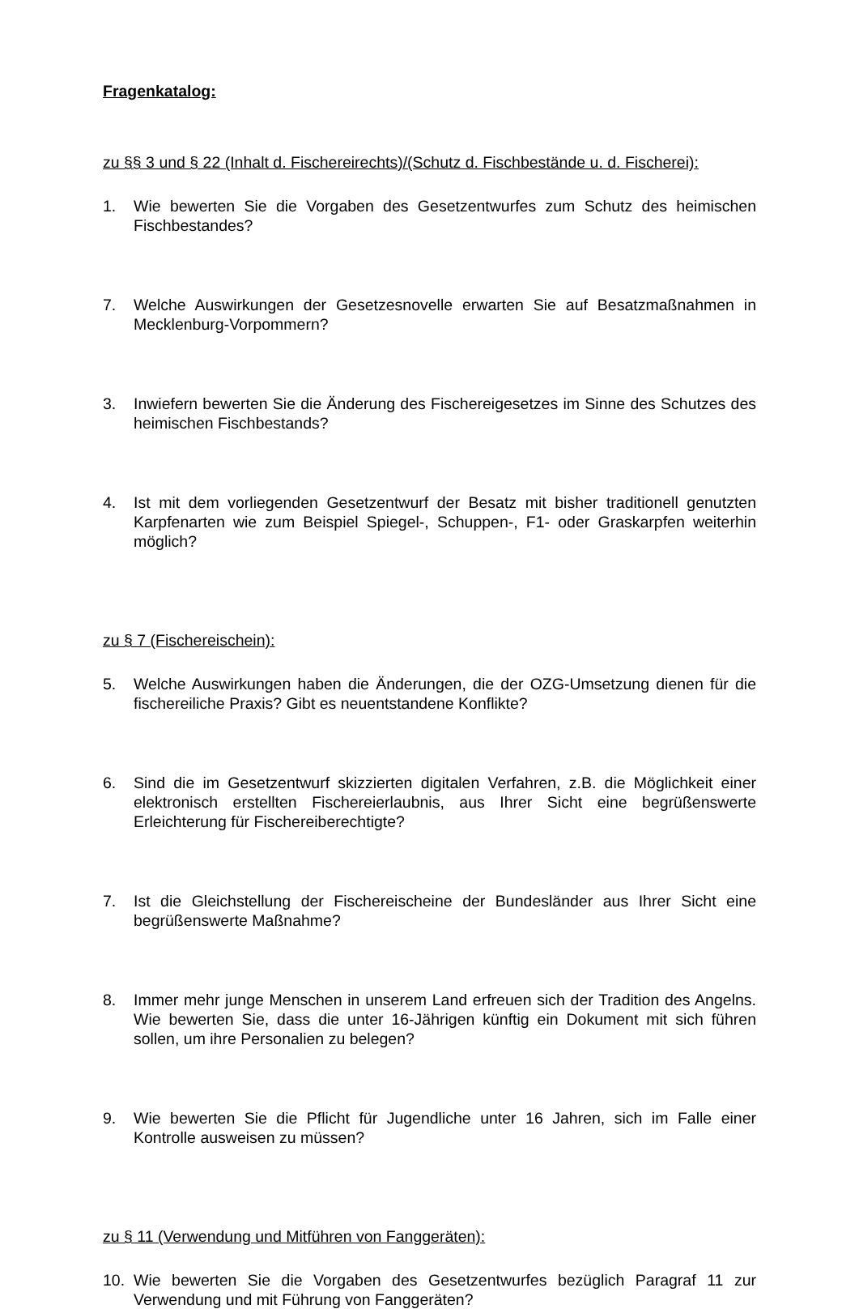Fragenkatalog:
zu §§ 3 und § 22 (Inhalt d. Fischereirechts)/(Schutz d. Fischbestände u. d. Fischerei):
1. Wie bewerten Sie die Vorgaben des Gesetzentwurfes zum Schutz des heimischen Fischbestandes?
7. Welche Auswirkungen der Gesetzesnovelle erwarten Sie auf Besatzmaßnahmen in Mecklenburg-Vorpommern?
3. Inwiefern bewerten Sie die Änderung des Fischereigesetzes im Sinne des Schutzes des heimischen Fischbestands?
4. Ist mit dem vorliegenden Gesetzentwurf der Besatz mit bisher traditionell genutzten Karpfenarten wie zum Beispiel Spiegel-, Schuppen-, F1- oder Graskarpfen weiterhin möglich?
zu § 7 (Fischereischein):
5. Welche Auswirkungen haben die Änderungen, die der OZG-Umsetzung dienen für die fischereiliche Praxis? Gibt es neuentstandene Konflikte?
6. Sind die im Gesetzentwurf skizzierten digitalen Verfahren, z.B. die Möglichkeit einer elektronisch erstellten Fischereierlaubnis, aus Ihrer Sicht eine begrüßenswerte Erleichterung für Fischereiberechtigte?
7. Ist die Gleichstellung der Fischereischeine der Bundesländer aus Ihrer Sicht eine begrüßenswerte Maßnahme?
8. Immer mehr junge Menschen in unserem Land erfreuen sich der Tradition des Angelns. Wie bewerten Sie, dass die unter 16-Jährigen künftig ein Dokument mit sich führen sollen, um ihre Personalien zu belegen?
9. Wie bewerten Sie die Pflicht für Jugendliche unter 16 Jahren, sich im Falle einer Kontrolle ausweisen zu müssen?
zu § 11 (Verwendung und Mitführen von Fanggeräten):
10. Wie bewerten Sie die Vorgaben des Gesetzentwurfes bezüglich Paragraf 11 zur Verwendung und mit Führung von Fanggeräten?